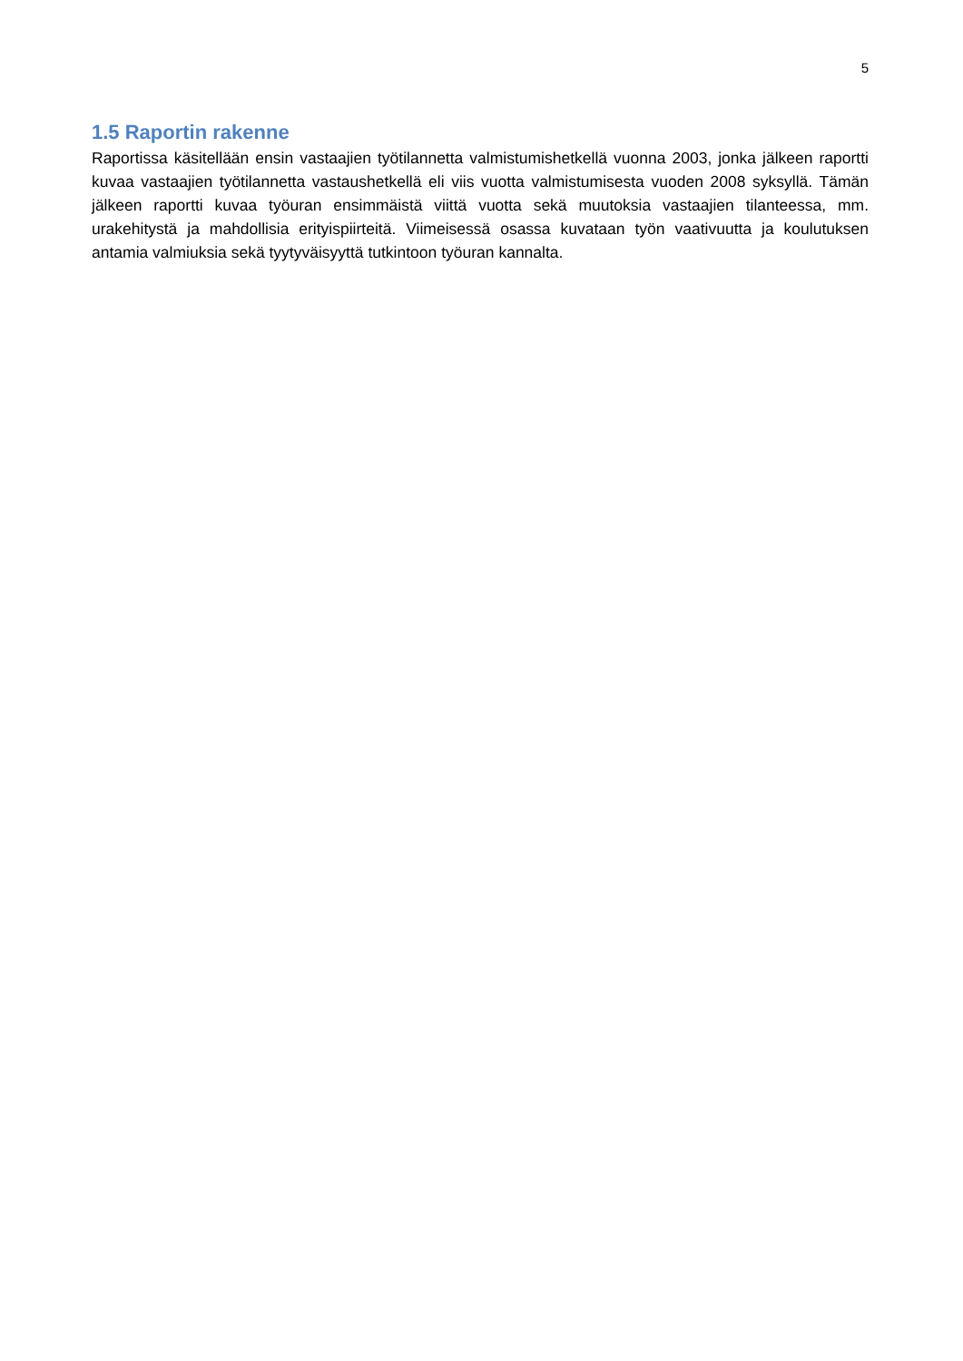5
1.5 Raportin rakenne
Raportissa käsitellään ensin vastaajien työtilannetta valmistumishetkellä vuonna 2003, jonka jälkeen raportti kuvaa vastaajien työtilannetta vastaushetkellä eli viis vuotta valmistumisesta vuoden 2008 syksyllä. Tämän jälkeen raportti kuvaa työuran ensimmäistä viittä vuotta sekä muutoksia vastaajien tilanteessa, mm. urakehitystä ja mahdollisia erityispiirteitä. Viimeisessä osassa kuvataan työn vaativuutta ja koulutuksen antamia valmiuksia sekä tyytyväisyyttä tutkintoon työuran kannalta.